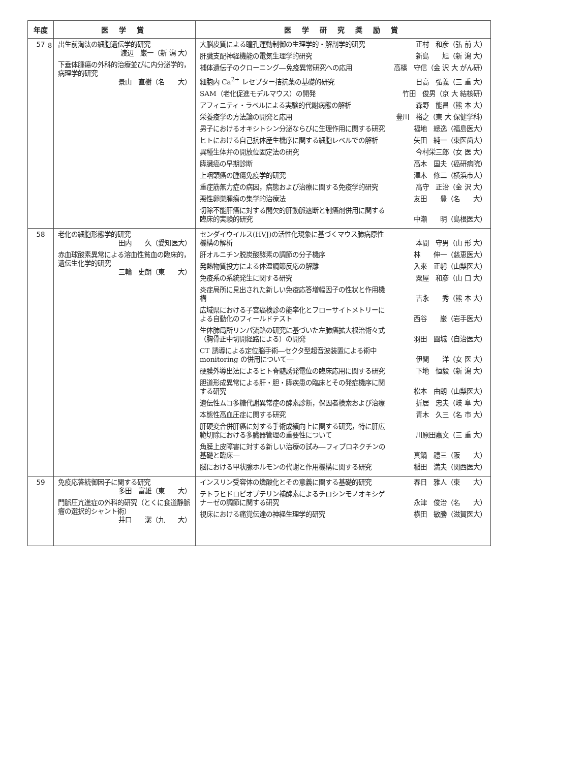8
| 年度 | 医 学 賞 | 医 学 研 究 奨 励 賞 |
| --- | --- | --- |
| 57 | 出生前淘汰の細胞遺伝学的研究 渡辺 巌一（新 潟 大） 下垂体腫瘍の外科的治療並びに内分泌学的，病理学的研究 景山 直樹（名 大） | 大脳皮質による瞳孔運動制御の生理学的・解剖学的研究 正村 和彦（弘 前 大） 肝臓支配神経機能の電気生理学的研究 新島 旭（新 潟 大） 補体遺伝子のクローニング―免疫異常研究への応用 高橋 守信（金 沢 大 がん研） 細胞内 Ca<sup>2+</sup> レセプター拮抗薬の基礎的研究 日高 弘義（三 重 大） SAM（老化促進モデルマウス）の開発 竹田 俊男（京 大 結核研） アフィニティ・ラベルによる実験的代謝病態の解析 森野 能昌（熊 本 大） 栄養疫学の方法論の開発と応用 豊川 裕之（東 大 保健学科） 男子におけるオキシトシン分泌ならびに生理作用に関する研究 福地 總逸（福島医大） ヒトにおける自己抗体産生機序に関する細胞レベルでの解析 矢田 純一（東医歯大） 異種生体弁の開放位固定法の研究 今村栄三郎（女 医 大） 膵臓癌の早期診断 高木 国夫（癌研病院） 上咽頭癌の腫瘍免疫学的研究 澤木 修二（横浜市大） 重症筋無力症の病因，病態および治療に関する免疫学的研究 高守 正治（金 沢 大） 悪性卵巣腫瘍の集学的治療法 友田 豊（名 大） 切除不能肝癌に対する間欠的肝動脈遮断と制癌剤併用に関する臨床的実験的研究 中瀬 明（島根医大） |
| 58 | 老化の細胞形態学的研究 田内 久（愛知医大） 赤血球酸素異常による溶血性貧血の臨床的，遺伝生化学的研究 三輪 史朗（東 大） | センダイウイルス(HVJ)の活性化現象に基づくマウス肺病原性機構の解析 本間 守男（山 形 大） 肝オルニチン脱炭酸酵素の調節の分子機序 林 伸一（慈恵医大） 発熱物質投方による体温調節反応の解離 入來 正躬（山梨医大） 免疫系の系統発生に関する研究 粟屋 和彦（山 口 大） 炎症局所に見出された新しい免疫応答増幅因子の性状と作用機構 吉永 秀（熊 本 大） 広域県における子宮癌検診の能率化とフローサイトメトリーによる自動化のフィールドテスト 西谷 巌（岩手医大） 生体肺局所リンパ流路の研究に基づいた左肺癌拡大根治術々式（胸骨正中切開経路による）の開発 羽田 圓城（自治医大） CT 誘導による定位脳手術―セクタ型超音波装置による術中 monitoring の併用について― 伊関 洋（女 医 大） 硬膜外導出法によるヒト脊髄誘発電位の臨床応用に関する研究 下地 恒毅（新 潟 大） 胆道形成異常による肝・胆・膵疾患の臨床とその発症機序に関する研究 松本 由朗（山梨医大） 遺伝性ムコ多糖代謝異常症の酵素診断，保因者検索および治療 折居 忠夫（岐 阜 大） 本態性高血圧症に関する研究 青木 久三（名 市 大） 肝硬変合併肝癌に対する手術成績向上に関する研究，特に肝広範切除における多臓器管理の重要性について 川原田嘉文（三 重 大） 角膜上皮障害に対する新しい治療の試み―フィブロネクチンの基礎と臨床― 真鍋 禮三（阪 大） 脳における甲状腺ホルモンの代謝と作用機構に関する研究 稲田 満夫（関西医大） |
| 59 | 免疫応答統御因子に関する研究 多田 富雄（東 大） 門脈圧亢進症の外科的研究（とくに食道静脈瘤の選択的シャント術） 井口 潔（九 大） | インスリン受容体の燐酸化とその意義に関する基礎的研究 春日 雅人（東 大） テトラヒドロビオプテリン補酵素によるチロシンモノオキシゲナーゼの調節に関する研究 永津 俊治（名 大） 視床における痛覚伝達の神経生理学的研究 横田 敏勝（滋賀医大） |